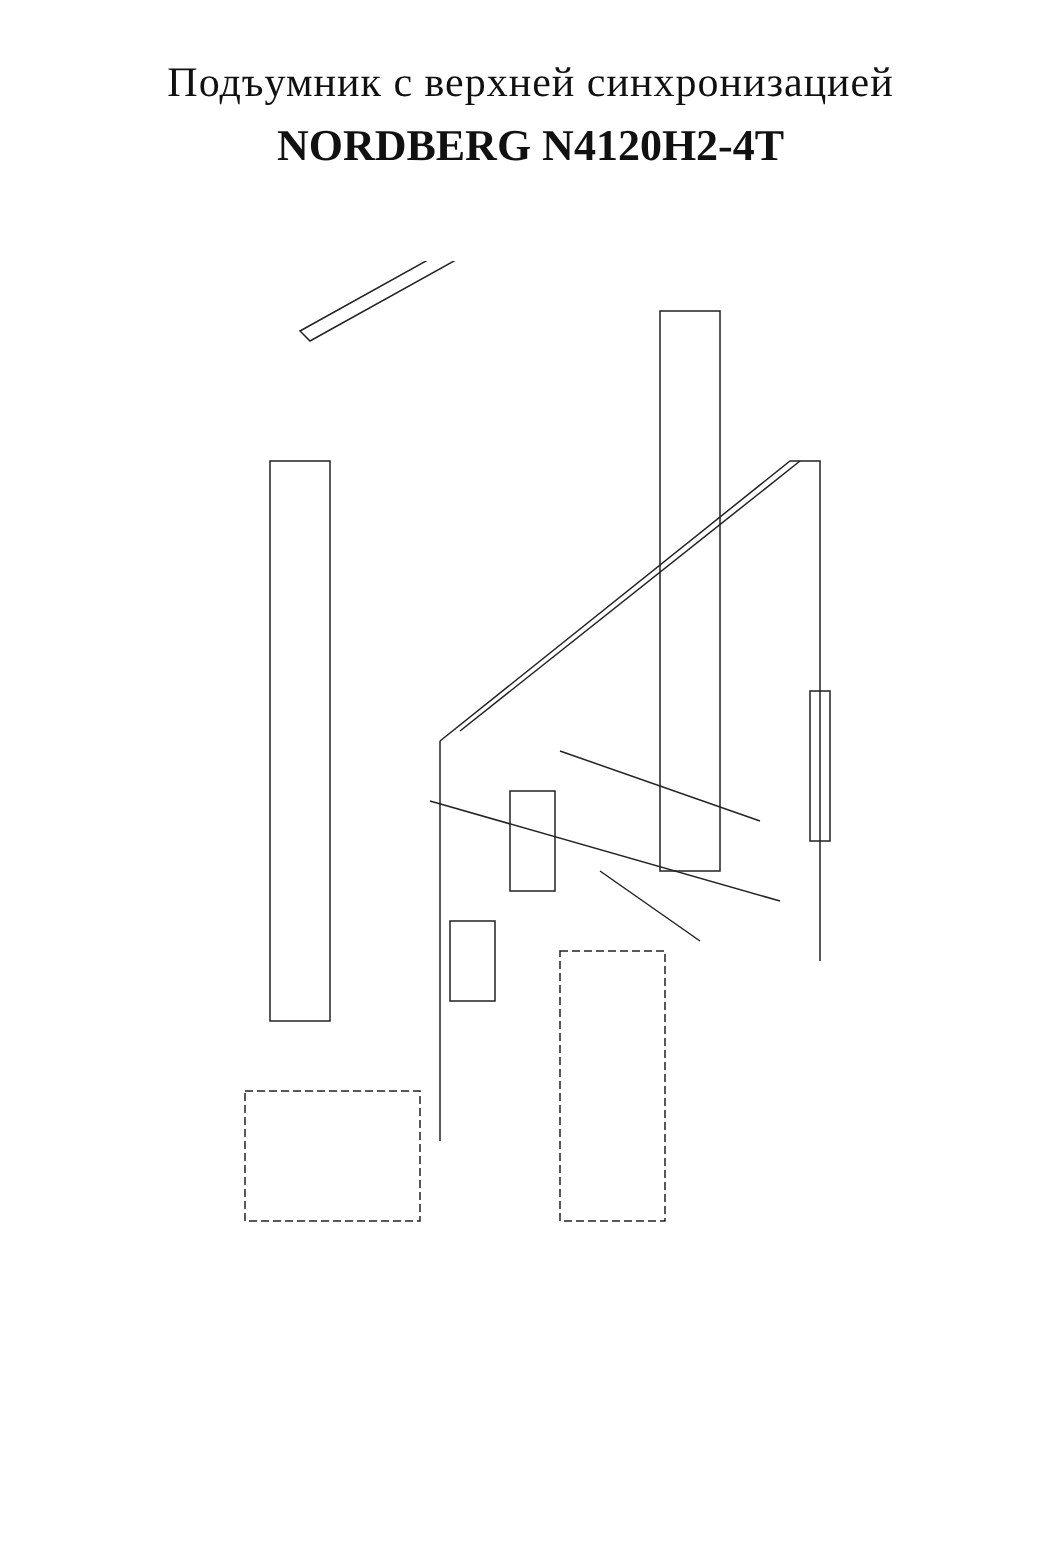Подъумник с верхней синхронизацией
NORDBERG N4120H2-4T
1 2 3 4 5 6 7 8 9 10 11 12/13/14/15 16 16.1 16.2 17 18 19 20 21 21.1 21.2 21.3 22 23 24 25 26 27 28 29 30 31 32 32.1 33 34 35 36 37 38 39 40 41 42 43 44 45 46 47 48 49 50 51 52 53 54 55 56 57 58 59 60 61 62 63 64 65 66 67 68 69 70